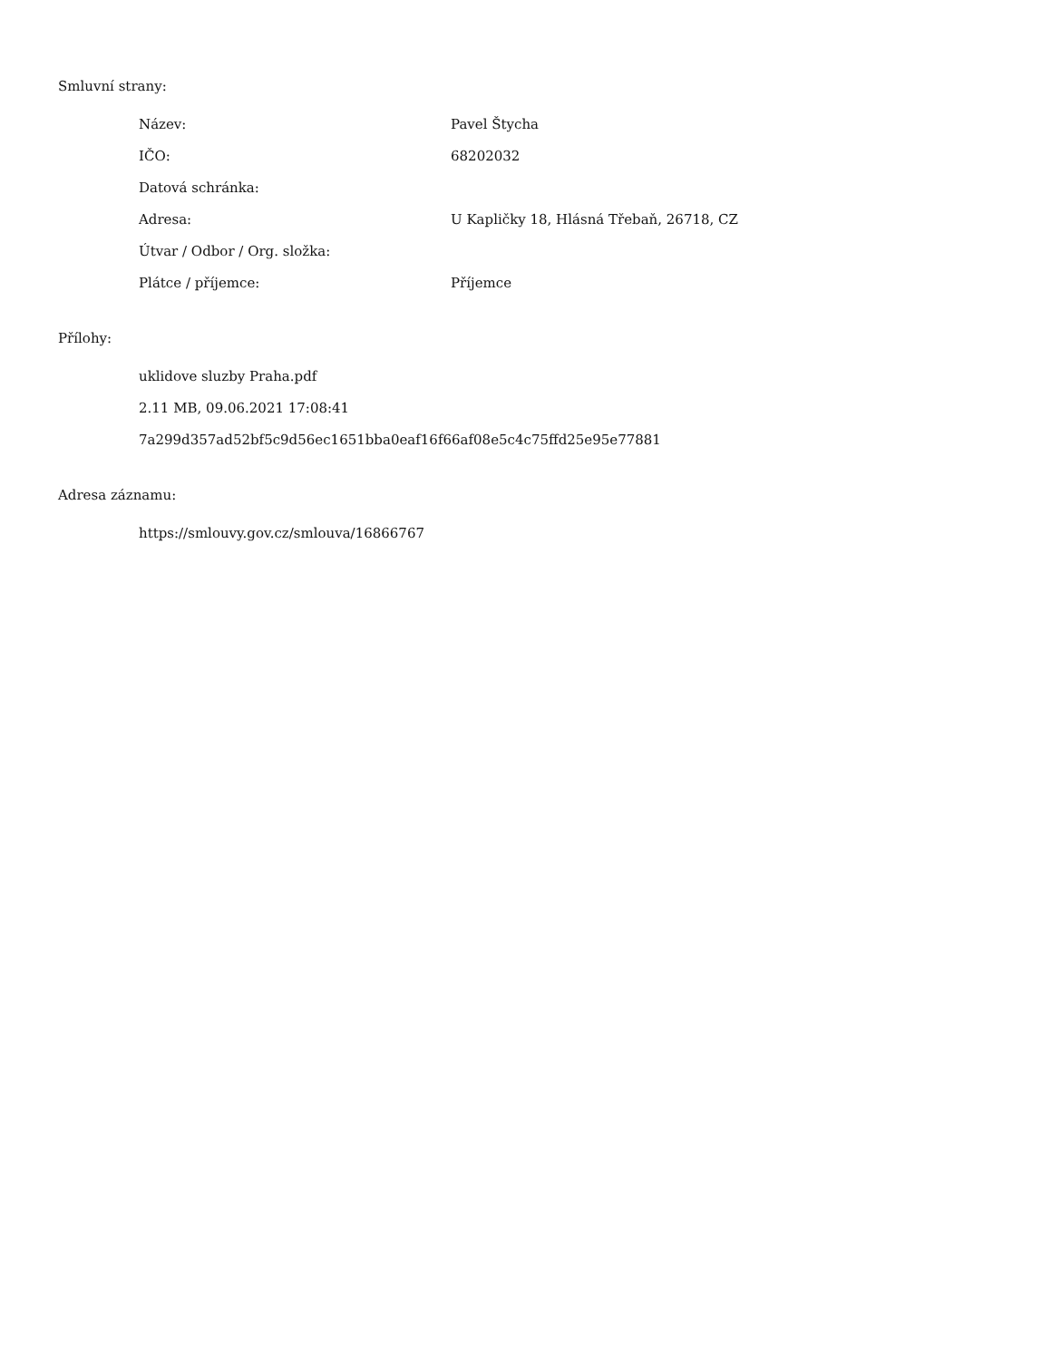Smluvní strany:
| Název: | Pavel Štycha |
| IČO: | 68202032 |
| Datová schránka: | |
| Adresa: | U Kapličky 18, Hlásná Třebaň, 26718, CZ |
| Útvar / Odbor / Org. složka: | |
| Plátce / příjemce: | Příjemce |
Přílohy:
uklidove sluzby Praha.pdf
2.11 MB, 09.06.2021 17:08:41
7a299d357ad52bf5c9d56ec1651bba0eaf16f66af08e5c4c75ffd25e95e77881
Adresa záznamu:
https://smlouvy.gov.cz/smlouva/16866767